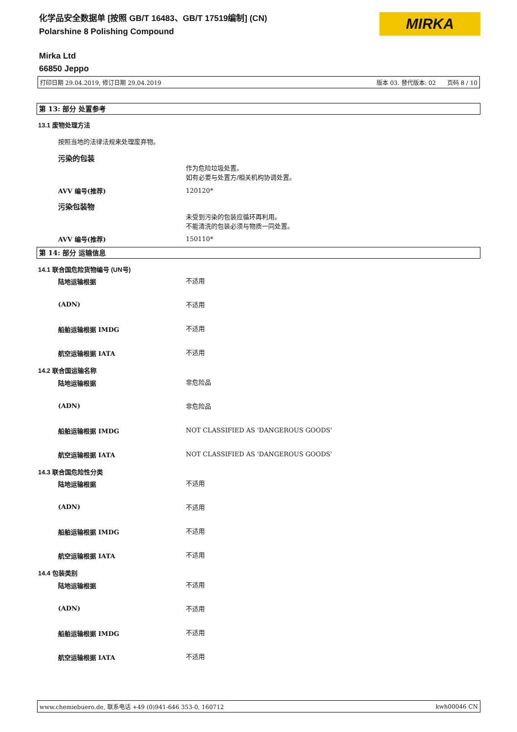化学品安全数据单 [按照 GB/T 16483、GB/T 17519编制] (CN)
Polarshine 8 Polishing Compound
MIRKA
Mirka Ltd
66850 Jeppo
打印日期 29.04.2019, 修订日期 29.04.2019 版本 03. 替代版本: 02 页码 8 / 10
第 13: 部分 处置参考
13.1 废物处理方法
按照当地的法律法规来处理废弃物。
污染的包装
作为危险垃圾处置。
如有必要与处置方/相关机构协调处置。
AVV 编号(推荐) 120120*
污染包装物
未受到污染的包装应循环再利用。
不能清洗的包装必须与物质一同处置。
AVV 编号(推荐) 150110*
第 14: 部分 运输信息
14.1 联合国危险货物编号 (UN号)
陆地运输根据 不适用
(ADN) 不适用
船舶运输根据 IMDG 不适用
航空运输根据 IATA 不适用
14.2 联合国运输名称
陆地运输根据 非危险品
(ADN) 非危险品
船舶运输根据 IMDG
NOT CLASSIFIED AS 'DANGEROUS GOODS'
航空运输根据 IATA
NOT CLASSIFIED AS 'DANGEROUS GOODS'
14.3 联合国危险性分类
陆地运输根据 不适用
(ADN) 不适用
船舶运输根据 IMDG 不适用
航空运输根据 IATA 不适用
14.4 包装类别
陆地运输根据 不适用
(ADN) 不适用
船舶运输根据 IMDG 不适用
航空运输根据 IATA 不适用
www.chemiebuero.de, 联系电话 +49 (0)941-646 353-0, 160712 kwh00046 CN